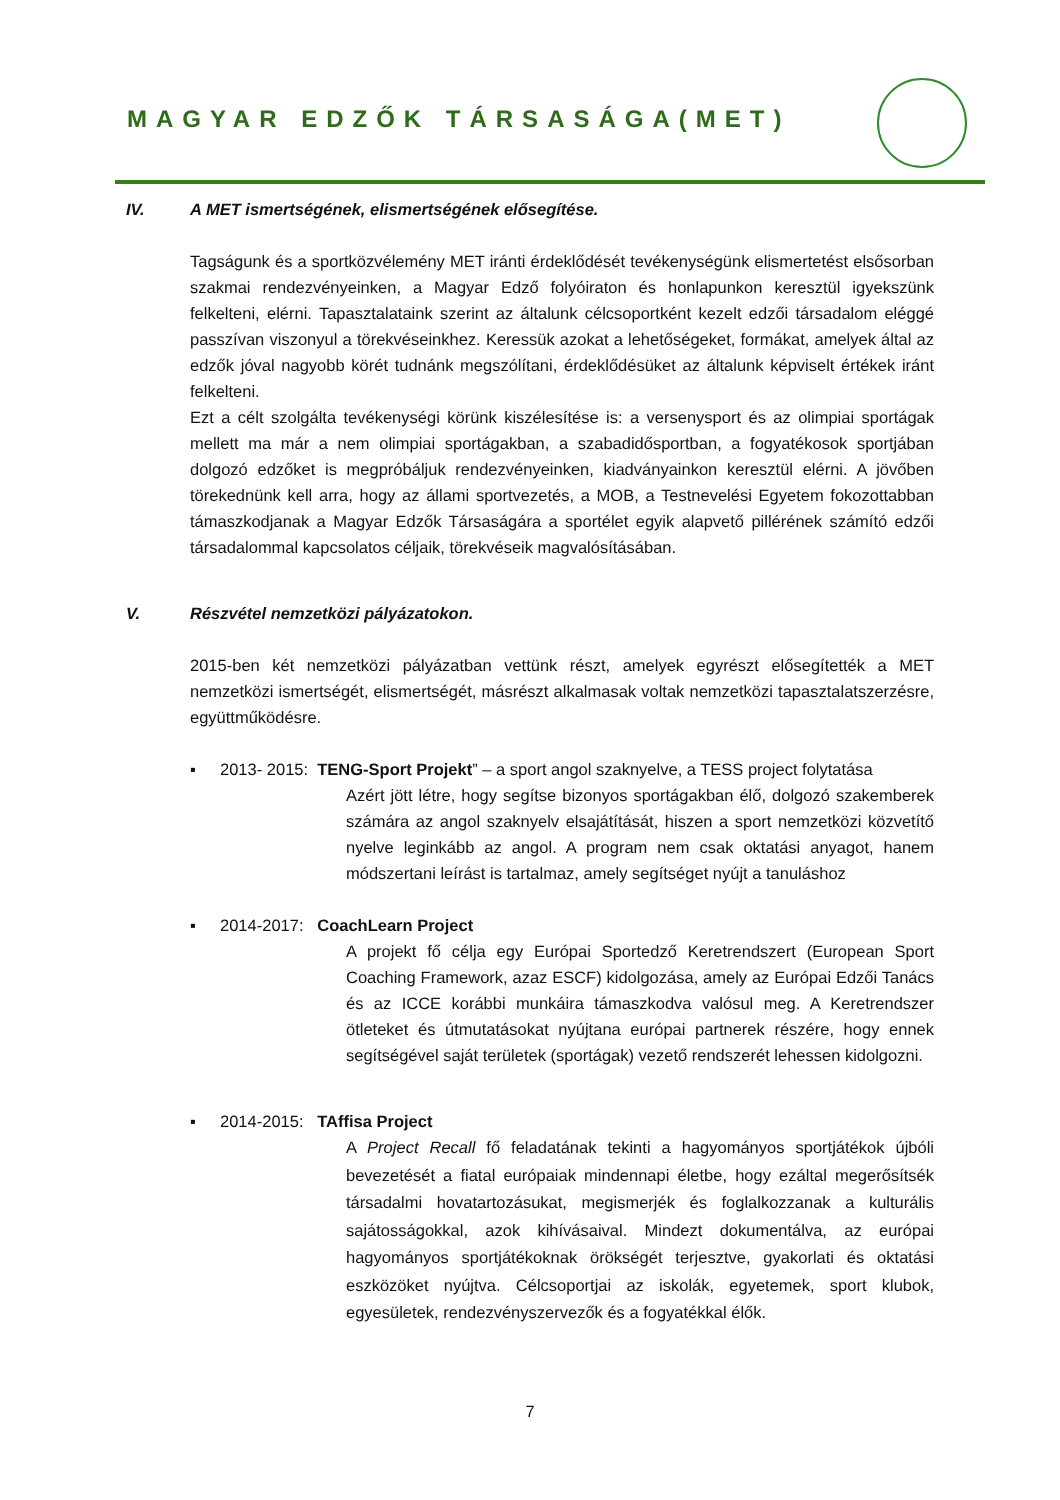MAGYAR EDZŐK TÁRSASÁGA(MET)
IV. A MET ismertségének, elismertségének elősegítése.
Tagságunk és a sportközvélemény MET iránti érdeklődését tevékenységünk elismertetést elsősorban szakmai rendezvényeinken, a Magyar Edző folyóiraton és honlapunkon keresztül igyekszünk felkelteni, elérni. Tapasztalataink szerint az általunk célcsoportként kezelt edzői társadalom eléggé passzívan viszonyul a törekvéseinkhez. Keressük azokat a lehetőségeket, formákat, amelyek által az edzők jóval nagyobb körét tudnánk megszólítani, érdeklődésüket az általunk képviselt értékek iránt felkelteni.
Ezt a célt szolgálta tevékenységi körünk kiszélesítése is: a versenysport és az olimpiai sportágak mellett ma már a nem olimpiai sportágakban, a szabadidősportban, a fogyatékosok sportjában dolgozó edzőket is megpróbáljuk rendezvényeinken, kiadványainkon keresztül elérni. A jövőben törekednünk kell arra, hogy az állami sportvezetés, a MOB, a Testnevelési Egyetem fokozottabban támaszkodjanak a Magyar Edzők Társaságára a sportélet egyik alapvető pillérének számító edzői társadalommal kapcsolatos céljaik, törekvéseik magvalósításában.
V. Részvétel nemzetközi pályázatokon.
2015-ben két nemzetközi pályázatban vettünk részt, amelyek egyrészt elősegítették a MET nemzetközi ismertségét, elismertségét, másrészt alkalmasak voltak nemzetközi tapasztalatszerzésre, együttműködésre.
▪ 2013- 2015: TENG-Sport Projekt” – a sport angol szaknyelve, a TESS project folytatása
Azért jött létre, hogy segítse bizonyos sportágakban élő, dolgozó szakemberek számára az angol szaknyelv elsajátítását, hiszen a sport nemzetközi közvetítő nyelve leginkább az angol. A program nem csak oktatási anyagot, hanem módszertani leírást is tartalmaz, amely segítséget nyújt a tanuláshoz
▪ 2014-2017: CoachLearn Project
A projekt fő célja egy Európai Sportedző Keretrendszert (European Sport Coaching Framework, azaz ESCF) kidolgozása, amely az Európai Edzői Tanács és az ICCE korábbi munkáira támaszkodva valósul meg. A Keretrendszer ötleteket és útmutatásokat nyújtana európai partnerek részére, hogy ennek segítségével saját területek (sportágak) vezető rendszerét lehessen kidolgozni.
▪ 2014-2015: TAffisa Project
A Project Recall fő feladatának tekinti a hagyományos sportjátékok újbóli bevezetését a fiatal európaiak mindennapi életbe, hogy ezáltal megerősítsék társadalmi hovatartozásukat, megismerjék és foglalkozzanak a kulturális sajátosságokkal, azok kihívásaival. Mindezt dokumentálva, az európai hagyományos sportjátékoknak örökségét terjesztve, gyakorlati és oktatási eszközöket nyújtva. Célcsoportjai az iskolák, egyetemek, sport klubok, egyesületek, rendezvényszervezők és a fogyatékkal élők.
7